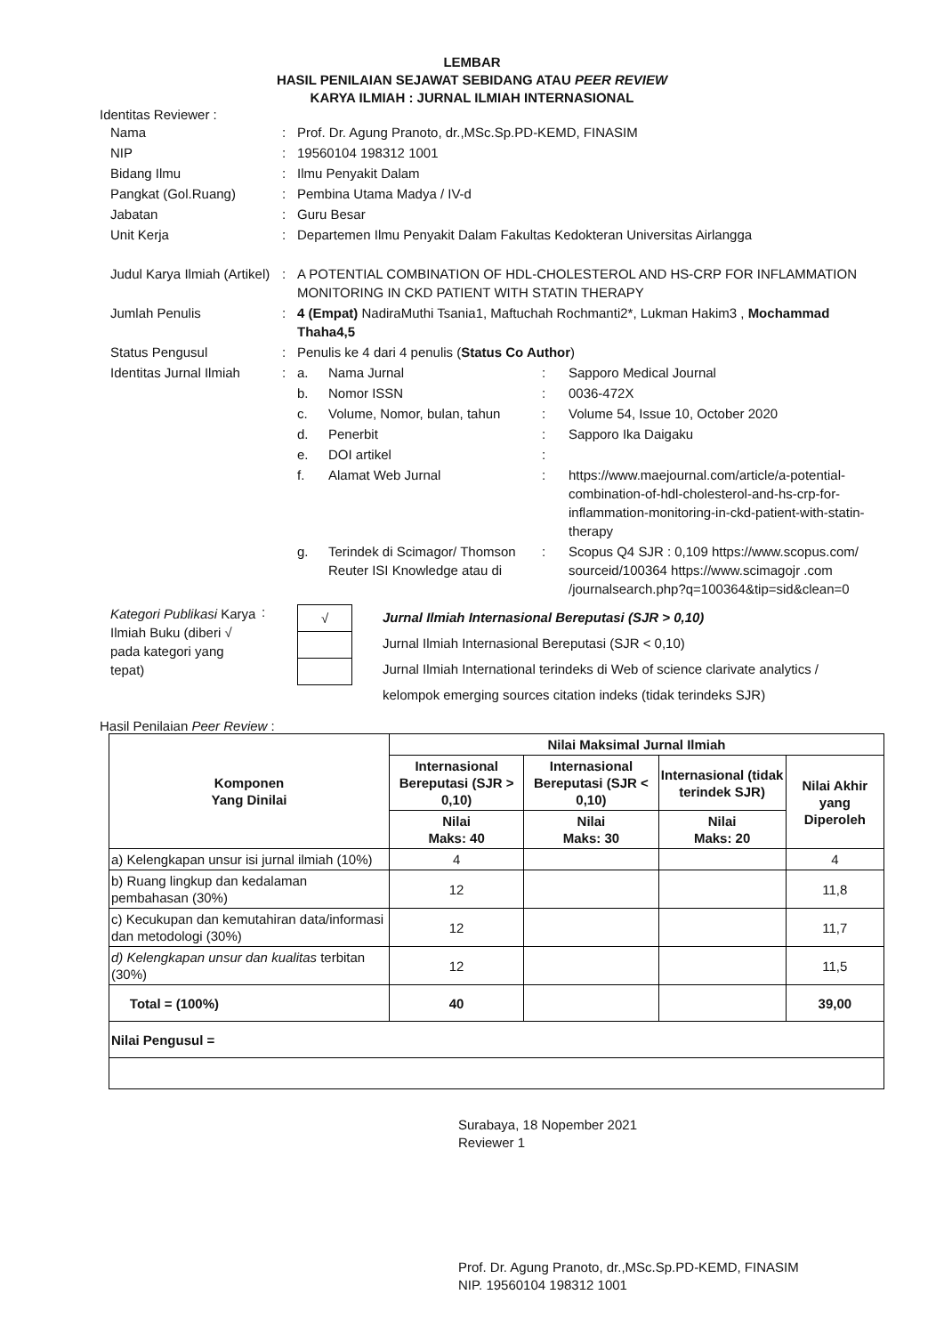LEMBAR
HASIL PENILAIAN SEJAWAT SEBIDANG ATAU PEER REVIEW
KARYA ILMIAH : JURNAL ILMIAH INTERNASIONAL
Identitas Reviewer :
| Nama | : | Prof. Dr. Agung Pranoto, dr.,MSc.Sp.PD-KEMD, FINASIM | | | |
| NIP | : | 19560104 198312 1001 | | | |
| Bidang Ilmu | : | Ilmu Penyakit Dalam | | | |
| Pangkat (Gol.Ruang) | : | Pembina Utama Madya / IV-d | | | |
| Jabatan | : | Guru Besar | | | |
| Unit Kerja | : | Departemen Ilmu Penyakit Dalam Fakultas Kedokteran Universitas Airlangga | | | |
| Judul Karya Ilmiah (Artikel) | : | A POTENTIAL COMBINATION OF HDL-CHOLESTEROL AND HS-CRP FOR INFLAMMATION MONITORING IN CKD PATIENT WITH STATIN THERAPY | | | |
| Jumlah Penulis | : | 4 (Empat) NadiraMuthi Tsania1, Maftuchah Rochmanti2*, Lukman Hakim3 , Mochammad Thaha4,5 | | | |
| Status Pengusul | : | Penulis ke 4 dari 4 penulis ( Status Co Author ) | | | |
| Identitas Jurnal Ilmiah | : | a. | Nama Jurnal | : | Sapporo Medical Journal |
| | | b. | Nomor ISSN | : | 0036-472X |
| | | c. | Volume, Nomor, bulan, tahun | : | Volume 54, Issue 10, October 2020 |
| | | d. | Penerbit | : | Sapporo Ika Daigaku |
| | | e. | DOI artikel | : | |
| | | f. | Alamat Web Jurnal | : | https://www.maejournal.com/article/a-potential-combination-of-hdl-cholesterol-and-hs-crp-for-inflammation-monitoring-in-ckd-patient-with-statin-therapy |
| | | g. | Terindek di Scimagor/ Thomson Reuter ISI Knowledge atau di | : | Scopus Q4 SJR : 0,109 https://www.scopus.com/ sourceid/100364 https://www.scimagojr .com /journalsearch.php?q=100364&tip=sid&clean=0 |
Kategori Publikasi Karya Ilmiah Buku (diberi √ pada kategori yang tepat)
:
| √ |
Jurnal Ilmiah Internasional Bereputasi (SJR > 0,10)
Jurnal Ilmiah Internasional Bereputasi (SJR < 0,10)
Jurnal Ilmiah International terindeks di Web of science clarivate analytics /
kelompok emerging sources citation indeks (tidak terindeks SJR)
Hasil Penilaian Peer Review :
| Komponen Yang Dinilai | Nilai Maksimal Jurnal Ilmiah | | | |
| --- | --- | --- | --- | --- |
| | Internasional Bereputasi (SJR > 0,10) | Internasional Bereputasi (SJR < 0,10) | Internasional (tidak terindek SJR) | Nilai Akhir yang Diperoleh |
| | Nilai Maks: 40 | Nilai Maks: 30 | Nilai Maks: 20 | |
| a) Kelengkapan unsur isi jurnal ilmiah (10%) | 4 | | | 4 |
| b) Ruang lingkup dan kedalaman pembahasan (30%) | 12 | | | 11,8 |
| c) Kecukupan dan kemutahiran data/informasi dan metodologi (30%) | 12 | | | 11,7 |
| d) Kelengkapan unsur dan kualitas terbitan (30%) | 12 | | | 11,5 |
| Total = (100%) | 40 | | | 39,00 |
| Nilai Pengusul = | | | | |
Surabaya, 18 Nopember 2021
Reviewer 1
Prof. Dr. Agung Pranoto, dr.,MSc.Sp.PD-KEMD, FINASIM
NIP. 19560104 198312 1001